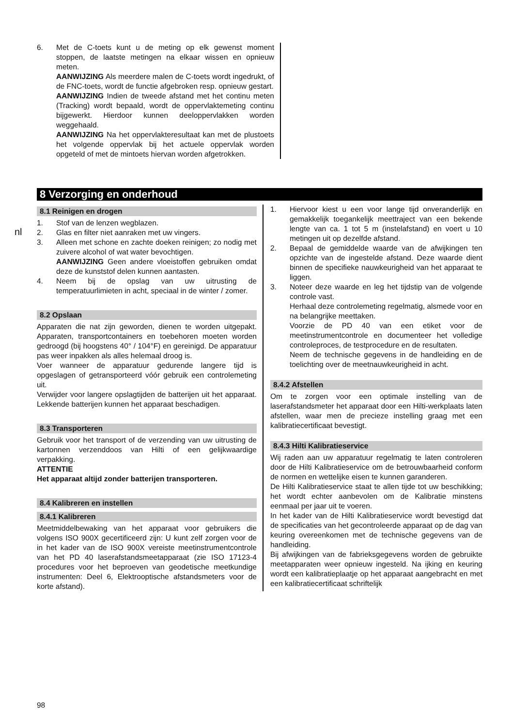nl
6. Met de C-toets kunt u de meting op elk gewenst moment stoppen, de laatste metingen na elkaar wissen en opnieuw meten.
AANWIJZING Als meerdere malen de C-toets wordt ingedrukt, of de FNC-toets, wordt de functie afgebroken resp. opnieuw gestart.
AANWIJZING Indien de tweede afstand met het continu meten (Tracking) wordt bepaald, wordt de oppervlaktemeting continu bijgewerkt. Hierdoor kunnen deeloppervlakken worden weggehaald.
AANWIJZING Na het oppervlakteresultaat kan met de plustoets het volgende oppervlak bij het actuele oppervlak worden opgeteld of met de mintoets hiervan worden afgetrokken.
8 Verzorging en onderhoud
8.1 Reinigen en drogen
1. Stof van de lenzen wegblazen.
2. Glas en filter niet aanraken met uw vingers.
3. Alleen met schone en zachte doeken reinigen; zo nodig met zuivere alcohol of wat water bevochtigen.
AANWIJZING Geen andere vloeistoffen gebruiken omdat deze de kunststof delen kunnen aantasten.
4. Neem bij de opslag van uw uitrusting de temperatuurlimieten in acht, speciaal in de winter / zomer.
8.2 Opslaan
Apparaten die nat zijn geworden, dienen te worden uitgepakt. Apparaten, transportcontainers en toebehoren moeten worden gedroogd (bij hoogstens 40° / 104°F) en gereinigd. De apparatuur pas weer inpakken als alles helemaal droog is.
Voer wanneer de apparatuur gedurende langere tijd is opgeslagen of getransporteerd vóór gebruik een controlemeting uit.
Verwijder voor langere opslagtijden de batterijen uit het apparaat. Lekkende batterijen kunnen het apparaat beschadigen.
8.3 Transporteren
Gebruik voor het transport of de verzending van uw uitrusting de kartonnen verzenddoos van Hilti of een gelijkwaardige verpakking.
ATTENTIE
Het apparaat altijd zonder batterijen transporteren.
8.4 Kalibreren en instellen
8.4.1 Kalibreren
Meetmiddelbewaking van het apparaat voor gebruikers die volgens ISO 900X gecertificeerd zijn: U kunt zelf zorgen voor de in het kader van de ISO 900X vereiste meetinstrumentcontrole van het PD 40 laserafstandsmeetapparaat (zie ISO 17123-4 procedures voor het beproeven van geodetische meetkundige instrumenten: Deel 6, Elektrooptische afstandsmeters voor de korte afstand).
1. Hiervoor kiest u een voor lange tijd onveranderlijk en gemakkelijk toegankelijk meettraject van een bekende lengte van ca. 1 tot 5 m (instelafstand) en voert u 10 metingen uit op dezelfde afstand.
2. Bepaal de gemiddelde waarde van de afwijkingen ten opzichte van de ingestelde afstand. Deze waarde dient binnen de specifieke nauwkeurigheid van het apparaat te liggen.
3. Noteer deze waarde en leg het tijdstip van de volgende controle vast.
Herhaal deze controlemeting regelmatig, alsmede voor en na belangrijke meettaken.
Voorzie de PD 40 van een etiket voor de meetinstrumentcontrole en documenteer het volledige controleproces, de testprocedure en de resultaten.
Neem de technische gegevens in de handleiding en de toelichting over de meetnauwkeurigheid in acht.
8.4.2 Afstellen
Om te zorgen voor een optimale instelling van de laserafstandsmeter het apparaat door een Hilti-werkplaats laten afstellen, waar men de precieze instelling graag met een kalibratiecertificaat bevestigt.
8.4.3 Hilti Kalibratieservice
Wij raden aan uw apparatuur regelmatig te laten controleren door de Hilti Kalibratieservice om de betrouwbaarheid conform de normen en wettelijke eisen te kunnen garanderen.
De Hilti Kalibratieservice staat te allen tijde tot uw beschikking; het wordt echter aanbevolen om de Kalibratie minstens eenmaal per jaar uit te voeren.
In het kader van de Hilti Kalibratieservice wordt bevestigd dat de specificaties van het gecontroleerde apparaat op de dag van keuring overeenkomen met de technische gegevens van de handleiding.
Bij afwijkingen van de fabrieksgegevens worden de gebruikte meetapparaten weer opnieuw ingesteld. Na ijking en keuring wordt een kalibratieplaatje op het apparaat aangebracht en met een kalibratiecertificaat schriftelijk
98